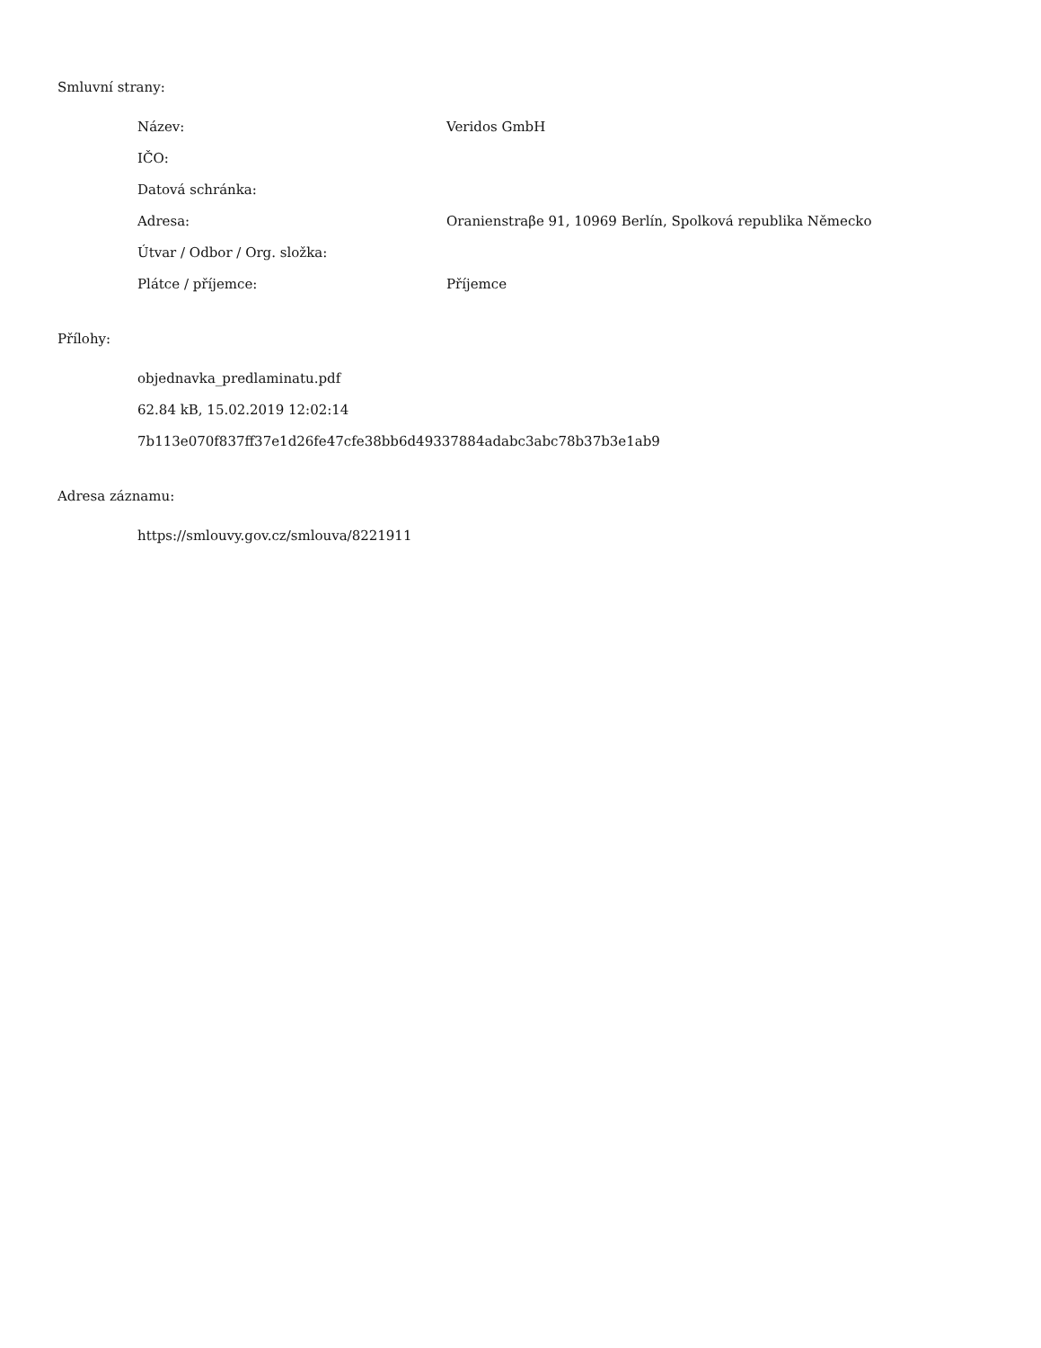Smluvní strany:
| Název: | Veridos GmbH |
| IČO: | |
| Datová schránka: | |
| Adresa: | Oranienstraβe 91, 10969 Berlín, Spolková republika Německo |
| Útvar / Odbor / Org. složka: | |
| Plátce / příjemce: | Příjemce |
Přílohy:
objednavka_predlaminatu.pdf
62.84 kB, 15.02.2019 12:02:14
7b113e070f837ff37e1d26fe47cfe38bb6d49337884adabc3abc78b37b3e1ab9
Adresa záznamu:
https://smlouvy.gov.cz/smlouva/8221911